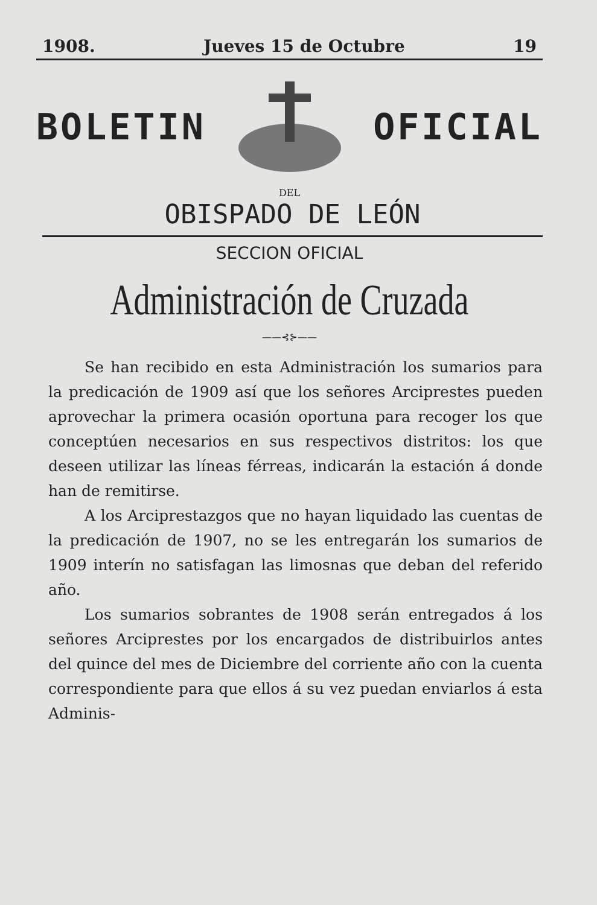1908. Jueves 15 de Octubre 19
BOLETIN OFICIAL
DEL
OBISPADO DE LEÓN
SECCION OFICIAL
Administración de Cruzada
——⊰⊱——
Se han recibido en esta Administración los sumarios para la predicación de 1909 así que los señores Arciprestes pueden aprovechar la primera ocasión oportuna para recoger los que conceptúen necesarios en sus respectivos distritos: los que deseen utilizar las líneas férreas, indicarán la estación á donde han de remitirse.
A los Arciprestazgos que no hayan liquidado las cuentas de la predicación de 1907, no se les entregarán los sumarios de 1909 interín no satisfagan las limosnas que deban del referido año.
Los sumarios sobrantes de 1908 serán entregados á los señores Arciprestes por los encargados de distribuirlos antes del quince del mes de Diciembre del corriente año con la cuenta correspondiente para que ellos á su vez puedan enviarlos á esta Adminis-